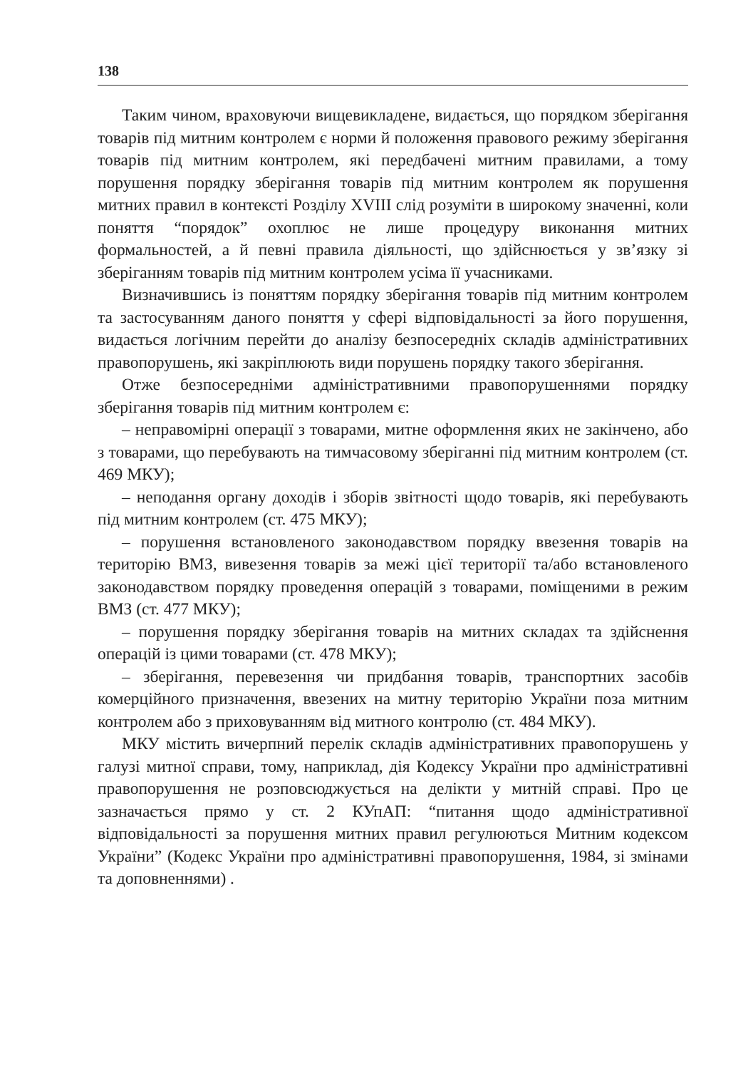138
Таким чином, враховуючи вищевикладене, видається, що порядком зберігання товарів під митним контролем є норми й положення правового режиму зберігання товарів під митним контролем, які передбачені митним правилами, а тому порушення порядку зберігання товарів під митним контролем як порушення митних правил в контексті Розділу XVIII слід розуміти в широкому значенні, коли поняття “порядок” охоплює не лише процедуру виконання митних формальностей, а й певні правила діяльності, що здійснюється у зв’язку зі зберіганням товарів під митним контролем усіма її учасниками.
Визначившись із поняттям порядку зберігання товарів під митним контролем та застосуванням даного поняття у сфері відповідальності за його порушення, видається логічним перейти до аналізу безпосередніх складів адміністративних правопорушень, які закріплюють види порушень порядку такого зберігання.
Отже безпосередніми адміністративними правопорушеннями порядку зберігання товарів під митним контролем є:
– неправомірні операції з товарами, митне оформлення яких не закінчено, або з товарами, що перебувають на тимчасовому зберіганні під митним контролем (ст. 469 МКУ);
– неподання органу доходів і зборів звітності щодо товарів, які перебувають під митним контролем (ст. 475 МКУ);
– порушення встановленого законодавством порядку ввезення товарів на територію ВМЗ, вивезення товарів за межі цієї території та/або встановленого законодавством порядку проведення операцій з товарами, поміщеними в режим ВМЗ (ст. 477 МКУ);
– порушення порядку зберігання товарів на митних складах та здійснення операцій із цими товарами (ст. 478 МКУ);
– зберігання, перевезення чи придбання товарів, транспортних засобів комерційного призначення, ввезених на митну територію України поза митним контролем або з приховуванням від митного контролю (ст. 484 МКУ).
МКУ містить вичерпний перелік складів адміністративних правопорушень у галузі митної справи, тому, наприклад, дія Кодексу України про адміністративні правопорушення не розповсюджується на делікти у митній справі. Про це зазначається прямо у ст. 2 КУпАП: “питання щодо адміністративної відповідальності за порушення митних правил регулюються Митним кодексом України” (Кодекс України про адміністративні правопорушення, 1984, зі змінами та доповненнями) .